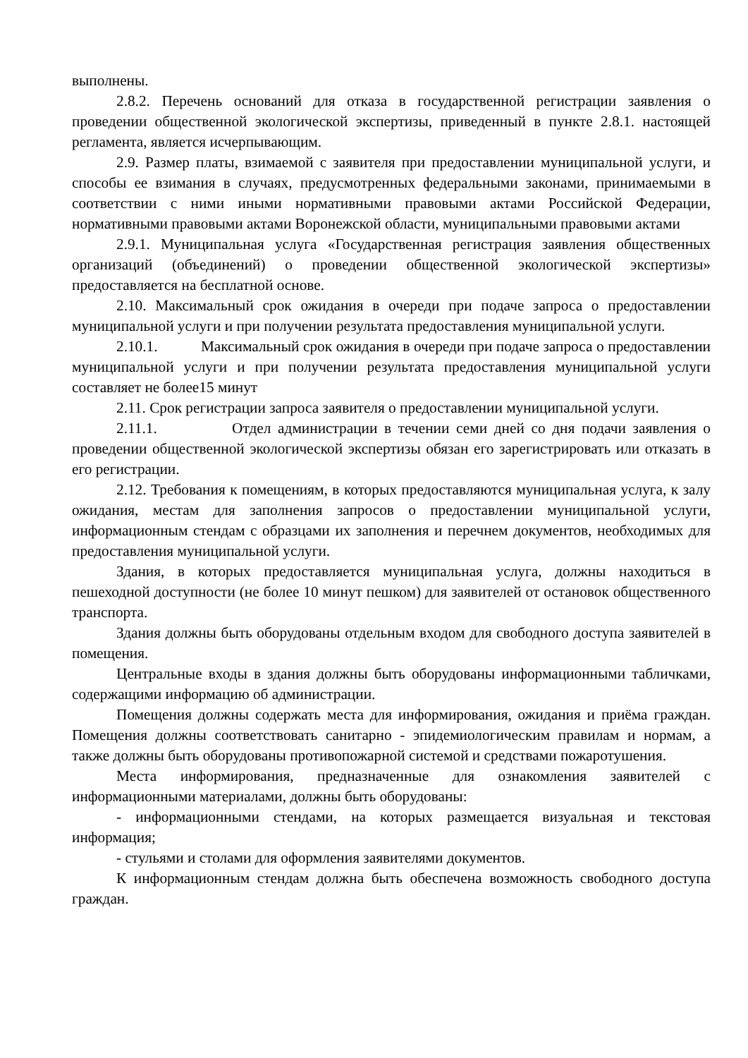выполнены.
2.8.2. Перечень оснований для отказа в государственной регистрации заявления о проведении общественной экологической экспертизы, приведенный в пункте 2.8.1. настоящей регламента, является исчерпывающим.
2.9. Размер платы, взимаемой с заявителя при предоставлении муниципальной услуги, и способы ее взимания в случаях, предусмотренных федеральными законами, принимаемыми в соответствии с ними иными нормативными правовыми актами Российской Федерации, нормативными правовыми актами Воронежской области, муниципальными правовыми актами
2.9.1. Муниципальная услуга «Государственная регистрация заявления общественных организаций (объединений) о проведении общественной экологической экспертизы» предоставляется на бесплатной основе.
2.10. Максимальный срок ожидания в очереди при подаче запроса о предоставлении муниципальной услуги и при получении результата предоставления муниципальной услуги.
2.10.1. Максимальный срок ожидания в очереди при подаче запроса о предоставлении муниципальной услуги и при получении результата предоставления муниципальной услуги составляет не более15 минут
2.11. Срок регистрации запроса заявителя о предоставлении муниципальной услуги.
2.11.1. Отдел администрации в течении семи дней со дня подачи заявления о проведении общественной экологической экспертизы обязан его зарегистрировать или отказать в его регистрации.
2.12. Требования к помещениям, в которых предоставляются муниципальная услуга, к залу ожидания, местам для заполнения запросов о предоставлении муниципальной услуги, информационным стендам с образцами их заполнения и перечнем документов, необходимых для предоставления муниципальной услуги.
Здания, в которых предоставляется муниципальная услуга, должны находиться в пешеходной доступности (не более 10 минут пешком) для заявителей от остановок общественного транспорта.
Здания должны быть оборудованы отдельным входом для свободного доступа заявителей в помещения.
Центральные входы в здания должны быть оборудованы информационными табличками, содержащими информацию об администрации.
Помещения должны содержать места для информирования, ожидания и приёма граждан. Помещения должны соответствовать санитарно - эпидемиологическим правилам и нормам, а также должны быть оборудованы противопожарной системой и средствами пожаротушения.
Места информирования, предназначенные для ознакомления заявителей с информационными материалами, должны быть оборудованы:
- информационными стендами, на которых размещается визуальная и текстовая информация;
- стульями и столами для оформления заявителями документов.
К информационным стендам должна быть обеспечена возможность свободного доступа граждан.